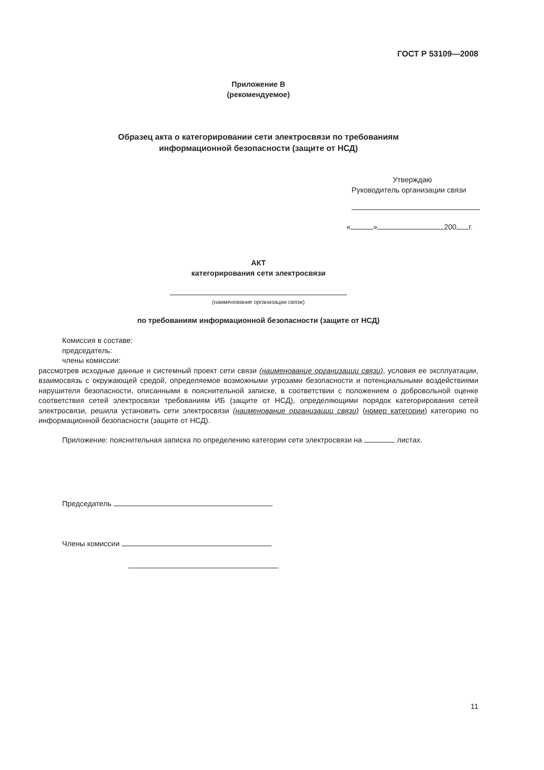ГОСТ Р 53109—2008
Приложение В
(рекомендуемое)
Образец акта о категорировании сети электросвязи по требованиям
информационной безопасности (защите от НСД)
Утверждаю
Руководитель организации связи
« » 200 г.
АКТ
категорирования сети электросвязи
(наименование организации связи)
по требованиям информационной безопасности (защите от НСД)
Комиссия в составе:
председатель:
члены комиссии:
рассмотрев исходные данные и системный проект сети связи (наименование организации связи), условия ее эксплуатации, взаимосвязь с окружающей средой, определяемое возможными угрозами безопасности и потенциальными воздействиями нарушителя безопасности, описанными в пояснительной записке, в соответствии с положением о добровольной оценке соответствия сетей электросвязи требованиям ИБ (защите от НСД), определяющими порядок категорирования сетей электросвязи, решила установить сети электросвязи (наименование организации связи) (номер категории) категорию по информационной безопасности (защите от НСД).
Приложение: пояснительная записка по определению категории сети электросвязи на листах.
Председатель
Члены комиссии
11